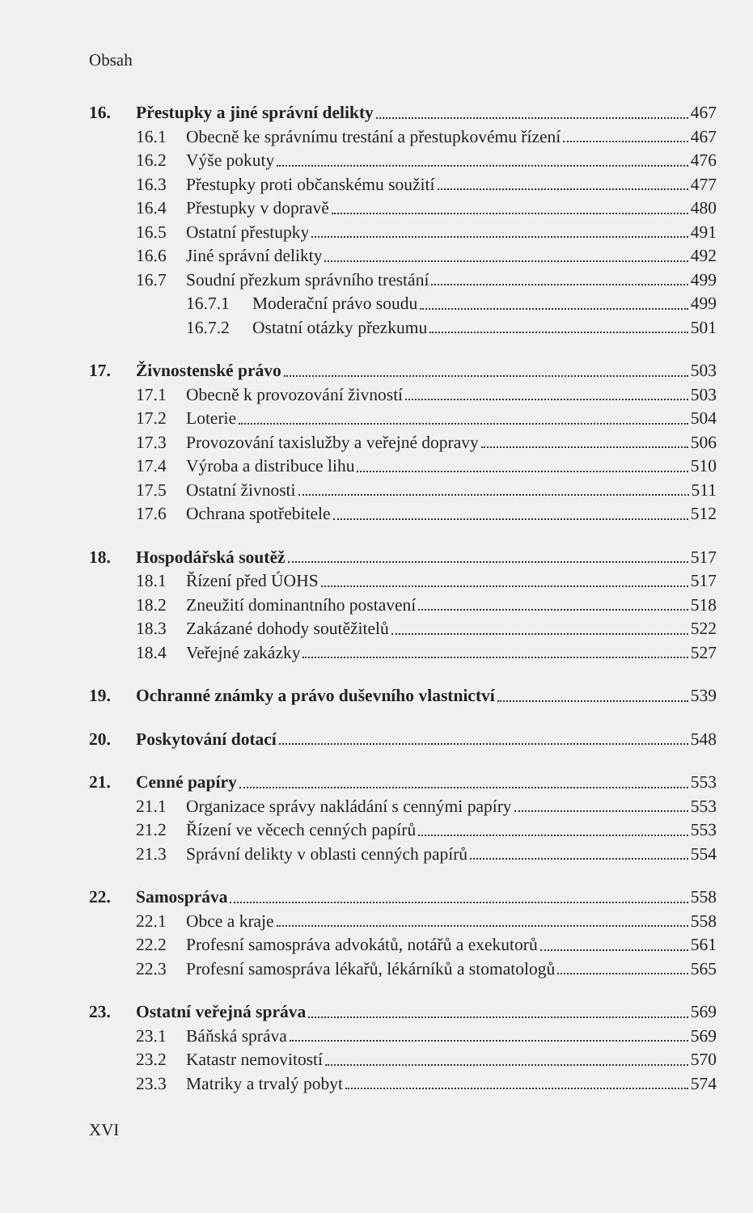Obsah
16. Přestupky a jiné správní delikty 467
16.1 Obecně ke správnímu trestání a přestupkovému řízení 467
16.2 Výše pokuty 476
16.3 Přestupky proti občanskému soužití 477
16.4 Přestupky v dopravě 480
16.5 Ostatní přestupky 491
16.6 Jiné správní delikty 492
16.7 Soudní přezkum správního trestání 499
16.7.1 Moderační právo soudu 499
16.7.2 Ostatní otázky přezkumu 501
17. Živnostenské právo 503
17.1 Obecně k provozování živností 503
17.2 Loterie 504
17.3 Provozování taxislužby a veřejné dopravy 506
17.4 Výroba a distribuce lihu 510
17.5 Ostatní živnosti 511
17.6 Ochrana spotřebitele 512
18. Hospodářská soutěž 517
18.1 Řízení před ÚOHS 517
18.2 Zneužití dominantního postavení 518
18.3 Zakázané dohody soutěžitelů 522
18.4 Veřejné zakázky 527
19. Ochranné známky a právo duševního vlastnictví 539
20. Poskytování dotací 548
21. Cenné papíry 553
21.1 Organizace správy nakládání s cennými papíry 553
21.2 Řízení ve věcech cenných papírů 553
21.3 Správní delikty v oblasti cenných papírů 554
22. Samospráva 558
22.1 Obce a kraje 558
22.2 Profesní samospráva advokátů, notářů a exekutorů 561
22.3 Profesní samospráva lékařů, lékárníků a stomatologů 565
23. Ostatní veřejná správa 569
23.1 Báňská správa 569
23.2 Katastr nemovitostí 570
23.3 Matriky a trvalý pobyt 574
XVI